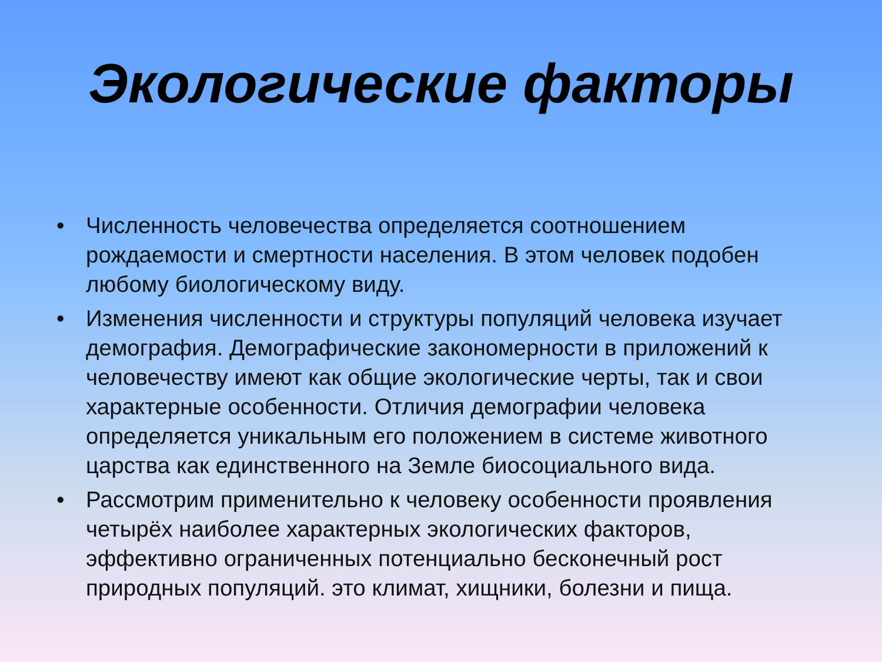Экологические факторы
• Численность человечества определяется соотношением рождаемости и смертности населения. В этом человек подобен любому биологическому виду.
• Изменения численности и структуры популяций человека изучает демография. Демографические закономерности в приложений к человечеству имеют как общие экологические черты, так и свои характерные особенности. Отличия демографии человека определяется уникальным его положением в системе животного царства как единственного на Земле биосоциального вида.
• Рассмотрим применительно к человеку особенности проявления четырёх наиболее характерных экологических факторов, эффективно ограниченных потенциально бесконечный рост природных популяций. это климат, хищники, болезни и пища.